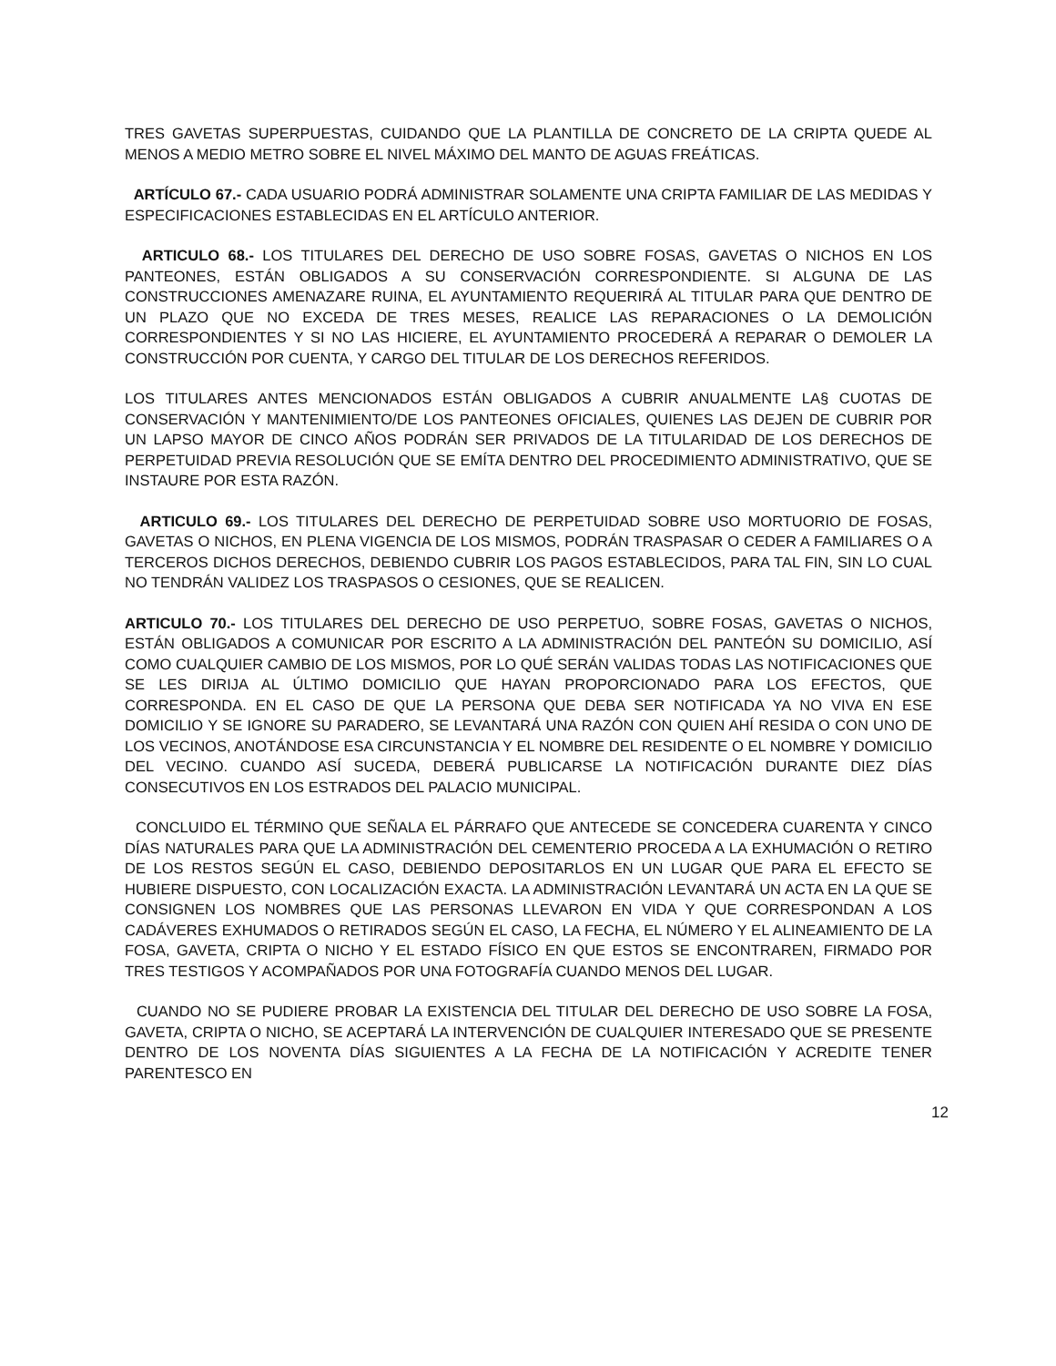TRES GAVETAS SUPERPUESTAS, CUIDANDO QUE LA PLANTILLA DE CONCRETO DE LA CRIPTA QUEDE AL MENOS A MEDIO METRO SOBRE EL NIVEL MÁXIMO DEL MANTO DE AGUAS FREÁTICAS.
ARTÍCULO 67.- CADA USUARIO PODRÁ ADMINISTRAR SOLAMENTE UNA CRIPTA FAMILIAR DE LAS MEDIDAS Y ESPECIFICACIONES ESTABLECIDAS EN EL ARTÍCULO ANTERIOR.
ARTICULO 68.- LOS TITULARES DEL DERECHO DE USO SOBRE FOSAS, GAVETAS O NICHOS EN LOS PANTEONES, ESTÁN OBLIGADOS A SU CONSERVACIÓN CORRESPONDIENTE. SI ALGUNA DE LAS CONSTRUCCIONES AMENAZARE RUINA, EL AYUNTAMIENTO REQUERIRÁ AL TITULAR PARA QUE DENTRO DE UN PLAZO QUE NO EXCEDA DE TRES MESES, REALICE LAS REPARACIONES O LA DEMOLICIÓN CORRESPONDIENTES Y SI NO LAS HICIERE, EL AYUNTAMIENTO PROCEDERÁ A REPARAR O DEMOLER LA CONSTRUCCIÓN POR CUENTA, Y CARGO DEL TITULAR DE LOS DERECHOS REFERIDOS.
LOS TITULARES ANTES MENCIONADOS ESTÁN OBLIGADOS A CUBRIR ANUALMENTE LA§ CUOTAS DE CONSERVACIÓN Y MANTENIMIENTO/DE LOS PANTEONES OFICIALES, QUIENES LAS DEJEN DE CUBRIR POR UN LAPSO MAYOR DE CINCO AÑOS PODRÁN SER PRIVADOS DE LA TITULARIDAD DE LOS DERECHOS DE PERPETUIDAD PREVIA RESOLUCIÓN QUE SE EMÍTA DENTRO DEL PROCEDIMIENTO ADMINISTRATIVO, QUE SE INSTAURE POR ESTA RAZÓN.
ARTICULO 69.- LOS TITULARES DEL DERECHO DE PERPETUIDAD SOBRE USO MORTUORIO DE FOSAS, GAVETAS O NICHOS, EN PLENA VIGENCIA DE LOS MISMOS, PODRÁN TRASPASAR O CEDER A FAMILIARES O A TERCEROS DICHOS DERECHOS, DEBIENDO CUBRIR LOS PAGOS ESTABLECIDOS, PARA TAL FIN, SIN LO CUAL NO TENDRÁN VALIDEZ LOS TRASPASOS O CESIONES, QUE SE REALICEN.
ARTICULO 70.- LOS TITULARES DEL DERECHO DE USO PERPETUO, SOBRE FOSAS, GAVETAS O NICHOS, ESTÁN OBLIGADOS A COMUNICAR POR ESCRITO A LA ADMINISTRACIÓN DEL PANTEÓN SU DOMICILIO, ASÍ COMO CUALQUIER CAMBIO DE LOS MISMOS, POR LO QUÉ SERÁN VALIDAS TODAS LAS NOTIFICACIONES QUE SE LES DIRIJA AL ÚLTIMO DOMICILIO QUE HAYAN PROPORCIONADO PARA LOS EFECTOS, QUE CORRESPONDA. EN EL CASO DE QUE LA PERSONA QUE DEBA SER NOTIFICADA YA NO VIVA EN ESE DOMICILIO Y SE IGNORE SU PARADERO, SE LEVANTARÁ UNA RAZÓN CON QUIEN AHÍ RESIDA O CON UNO DE LOS VECINOS, ANOTÁNDOSE ESA CIRCUNSTANCIA Y EL NOMBRE DEL RESIDENTE O EL NOMBRE Y DOMICILIO DEL VECINO. CUANDO ASÍ SUCEDA, DEBERÁ PUBLICARSE LA NOTIFICACIÓN DURANTE DIEZ DÍAS CONSECUTIVOS EN LOS ESTRADOS DEL PALACIO MUNICIPAL.
CONCLUIDO EL TÉRMINO QUE SEÑALA EL PÁRRAFO QUE ANTECEDE SE CONCEDERA CUARENTA Y CINCO DÍAS NATURALES PARA QUE LA ADMINISTRACIÓN DEL CEMENTERIO PROCEDA A LA EXHUMACIÓN O RETIRO DE LOS RESTOS SEGÚN EL CASO, DEBIENDO DEPOSITARLOS EN UN LUGAR QUE PARA EL EFECTO SE HUBIERE DISPUESTO, CON LOCALIZACIÓN EXACTA. LA ADMINISTRACIÓN LEVANTARÁ UN ACTA EN LA QUE SE CONSIGNEN LOS NOMBRES QUE LAS PERSONAS LLEVARON EN VIDA Y QUE CORRESPONDAN A LOS CADÁVERES EXHUMADOS O RETIRADOS SEGÚN EL CASO, LA FECHA, EL NÚMERO Y EL ALINEAMIENTO DE LA FOSA, GAVETA, CRIPTA O NICHO Y EL ESTADO FÍSICO EN QUE ESTOS SE ENCONTRAREN, FIRMADO POR TRES TESTIGOS Y ACOMPAÑADOS POR UNA FOTOGRAFÍA CUANDO MENOS DEL LUGAR.
CUANDO NO SE PUDIERE PROBAR LA EXISTENCIA DEL TITULAR DEL DERECHO DE USO SOBRE LA FOSA, GAVETA, CRIPTA O NICHO, SE ACEPTARÁ LA INTERVENCIÓN DE CUALQUIER INTERESADO QUE SE PRESENTE DENTRO DE LOS NOVENTA DÍAS SIGUIENTES A LA FECHA DE LA NOTIFICACIÓN Y ACREDITE TENER PARENTESCO EN
12